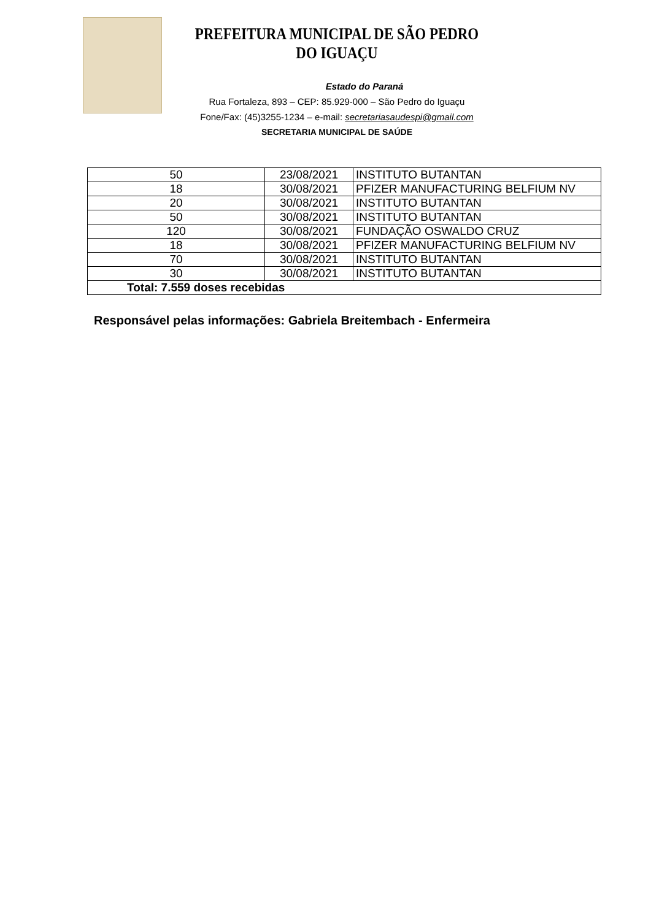PREFEITURA MUNICIPAL DE SÃO PEDRO DO IGUAÇU
Estado do Paraná
Rua Fortaleza, 893 – CEP: 85.929-000 – São Pedro do Iguaçu
Fone/Fax: (45)3255-1234 – e-mail: secretariasaudespi@gmail.com
SECRETARIA MUNICIPAL DE SAÚDE
| 50 | 23/08/2021 | INSTITUTO BUTANTAN |
| 18 | 30/08/2021 | PFIZER MANUFACTURING BELFIUM NV |
| 20 | 30/08/2021 | INSTITUTO BUTANTAN |
| 50 | 30/08/2021 | INSTITUTO BUTANTAN |
| 120 | 30/08/2021 | FUNDAÇÃO OSWALDO CRUZ |
| 18 | 30/08/2021 | PFIZER MANUFACTURING BELFIUM NV |
| 70 | 30/08/2021 | INSTITUTO BUTANTAN |
| 30 | 30/08/2021 | INSTITUTO BUTANTAN |
| Total: 7.559 doses recebidas | | |
Responsável pelas informações: Gabriela Breitembach - Enfermeira